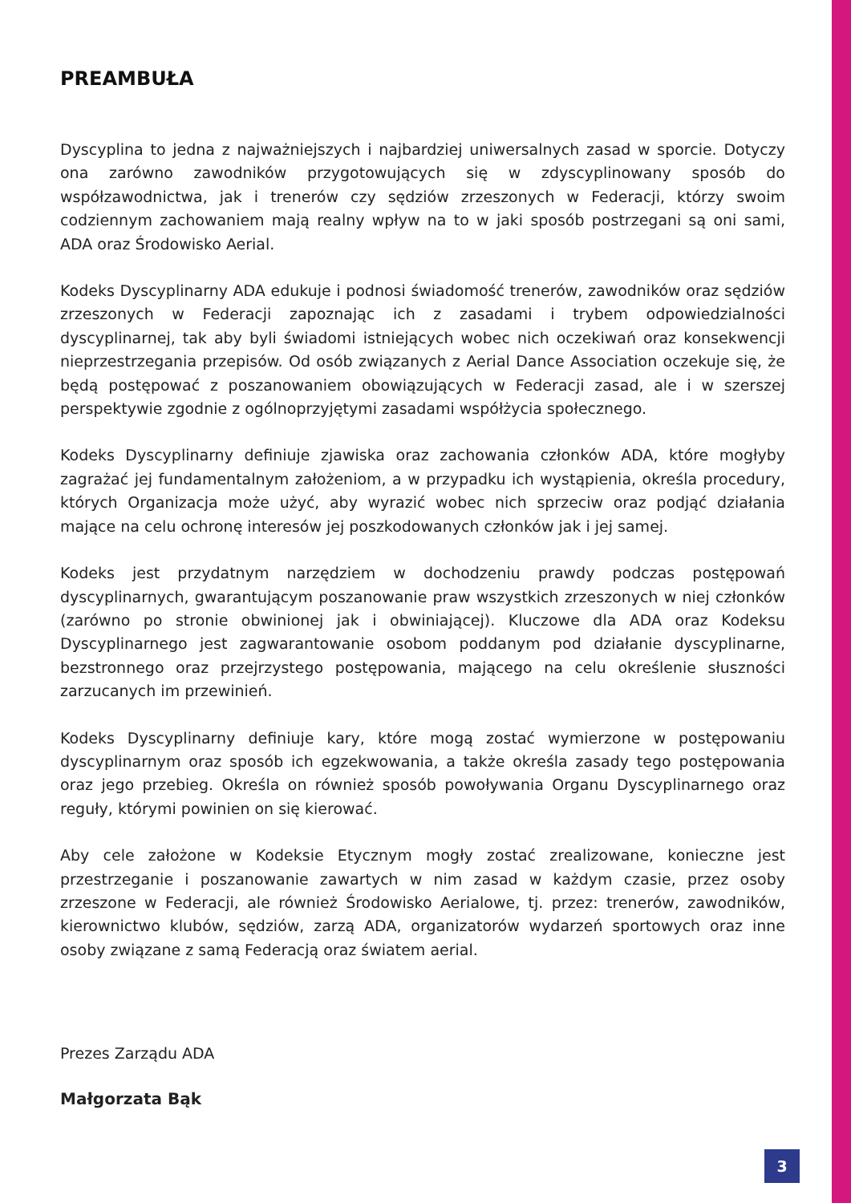PREAMBUŁA
Dyscyplina to jedna z najważniejszych i najbardziej uniwersalnych zasad w sporcie. Dotyczy ona zarówno zawodników przygotowujących się w zdyscyplinowany sposób do współzawodnictwa, jak i trenerów czy sędziów zrzeszonych w Federacji, którzy swoim codziennym zachowaniem mają realny wpływ na to w jaki sposób postrzegani są oni sami, ADA oraz Środowisko Aerial.
Kodeks Dyscyplinarny ADA edukuje i podnosi świadomość trenerów, zawodników oraz sędziów zrzeszonych w Federacji zapoznając ich z zasadami i trybem odpowiedzialności dyscyplinarnej, tak aby byli świadomi istniejących wobec nich oczekiwań oraz konsekwencji nieprzestrzegania przepisów. Od osób związanych z Aerial Dance Association oczekuje się, że będą postępować z poszanowaniem obowiązujących w Federacji zasad, ale i w szerszej perspektywie zgodnie z ogólnoprzyjętymi zasadami współżycia społecznego.
Kodeks Dyscyplinarny definiuje zjawiska oraz zachowania członków ADA, które mogłyby zagrażać jej fundamentalnym założeniom, a w przypadku ich wystąpienia, określa procedury, których Organizacja może użyć, aby wyrazić wobec nich sprzeciw oraz podjąć działania mające na celu ochronę interesów jej poszkodowanych członków jak i jej samej.
Kodeks jest przydatnym narzędziem w dochodzeniu prawdy podczas postępowań dyscyplinarnych, gwarantującym poszanowanie praw wszystkich zrzeszonych w niej członków (zarówno po stronie obwinionej jak i obwiniającej). Kluczowe dla ADA oraz Kodeksu Dyscyplinarnego jest zagwarantowanie osobom poddanym pod działanie dyscyplinarne, bezstronnego oraz przejrzystego postępowania, mającego na celu określenie słuszności zarzucanych im przewinień.
Kodeks Dyscyplinarny definiuje kary, które mogą zostać wymierzone w postępowaniu dyscyplinarnym oraz sposób ich egzekwowania, a także określa zasady tego postępowania oraz jego przebieg. Określa on również sposób powoływania Organu Dyscyplinarnego oraz reguły, którymi powinien on się kierować.
Aby cele założone w Kodeksie Etycznym mogły zostać zrealizowane, konieczne jest przestrzeganie i poszanowanie zawartych w nim zasad w każdym czasie, przez osoby zrzeszone w Federacji, ale również Środowisko Aerialowe, tj. przez: trenerów, zawodników, kierownictwo klubów, sędziów, zarzą ADA, organizatorów wydarzeń sportowych oraz inne osoby związane z samą Federacją oraz światem aerial.
Prezes Zarządu ADA
Małgorzata Bąk
3